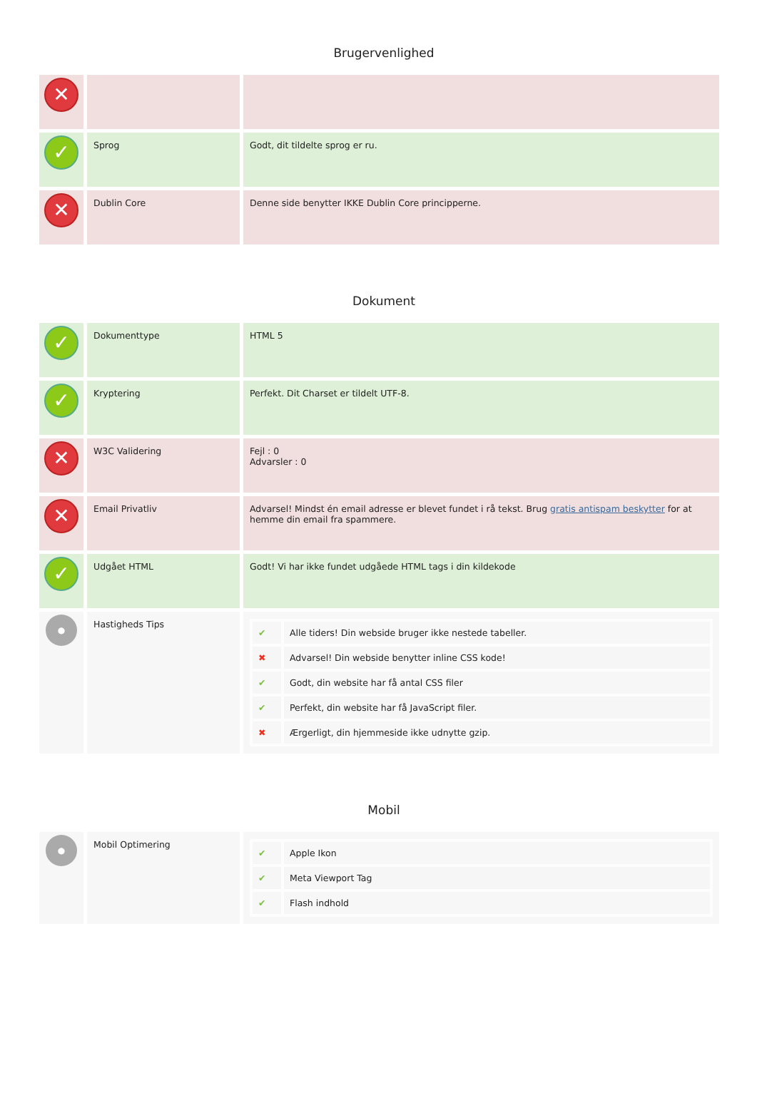Brugervenlighed
| ✕ | | |
| ✓ | Sprog | Godt, dit tildelte sprog er ru. |
| ✕ | Dublin Core | Denne side benytter IKKE Dublin Core principperne. |
Dokument
| ✓ | Dokumenttype | HTML 5 |
| ✓ | Kryptering | Perfekt. Dit Charset er tildelt UTF-8. |
| ✕ | W3C Validering | Fejl : 0 Advarsler : 0 |
| ✕ | Email Privatliv | Advarsel! Mindst én email adresse er blevet fundet i rå tekst. Brug gratis antispam beskytter for at hemme din email fra spammere. |
| ✓ | Udgået HTML | Godt! Vi har ikke fundet udgåede HTML tags i din kildekode |
| ● | Hastigheds Tips | / ✔ / Alle tiders! Din webside bruger ikke nestede tabeller. / / ✖ / Advarsel! Din webside benytter inline CSS kode! / / ✔ / Godt, din website har få antal CSS filer / / ✔ / Perfekt, din website har få JavaScript filer. / / ✖ / Ærgerligt, din hjemmeside ikke udnytte gzip. / |
Mobil
| ● | Mobil Optimering | / ✔ / Apple Ikon / / ✔ / Meta Viewport Tag / / ✔ / Flash indhold / |